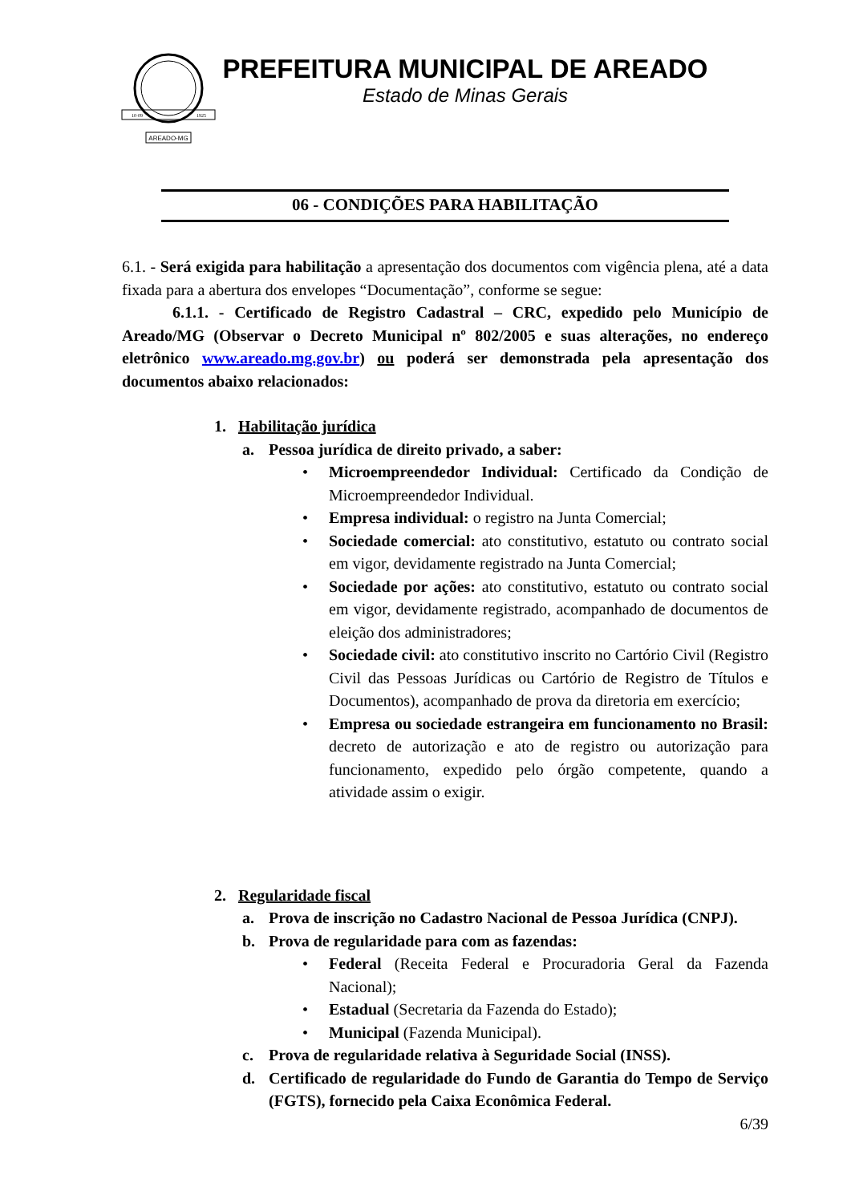AREADO-MG
10·09
1925
PREFEITURA MUNICIPAL DE AREADO
Estado de Minas Gerais
06 - CONDIÇÕES PARA HABILITAÇÃO
6.1. - Será exigida para habilitação a apresentação dos documentos com vigência plena, até a data fixada para a abertura dos envelopes “Documentação”, conforme se segue:
6.1.1. - Certificado de Registro Cadastral – CRC, expedido pelo Município de Areado/MG (Observar o Decreto Municipal nº 802/2005 e suas alterações, no endereço eletrônico www.areado.mg.gov.br) ou poderá ser demonstrada pela apresentação dos documentos abaixo relacionados:
1. Habilitação jurídica
a. Pessoa jurídica de direito privado, a saber:
• Microempreendedor Individual: Certificado da Condição de Microempreendedor Individual.
• Empresa individual: o registro na Junta Comercial;
• Sociedade comercial: ato constitutivo, estatuto ou contrato social em vigor, devidamente registrado na Junta Comercial;
• Sociedade por ações: ato constitutivo, estatuto ou contrato social em vigor, devidamente registrado, acompanhado de documentos de eleição dos administradores;
• Sociedade civil: ato constitutivo inscrito no Cartório Civil (Registro Civil das Pessoas Jurídicas ou Cartório de Registro de Títulos e Documentos), acompanhado de prova da diretoria em exercício;
• Empresa ou sociedade estrangeira em funcionamento no Brasil: decreto de autorização e ato de registro ou autorização para funcionamento, expedido pelo órgão competente, quando a atividade assim o exigir.
2. Regularidade fiscal
a. Prova de inscrição no Cadastro Nacional de Pessoa Jurídica (CNPJ).
b. Prova de regularidade para com as fazendas:
• Federal (Receita Federal e Procuradoria Geral da Fazenda Nacional);
• Estadual (Secretaria da Fazenda do Estado);
• Municipal (Fazenda Municipal).
c. Prova de regularidade relativa à Seguridade Social (INSS).
d. Certificado de regularidade do Fundo de Garantia do Tempo de Serviço (FGTS), fornecido pela Caixa Econômica Federal.
6/39